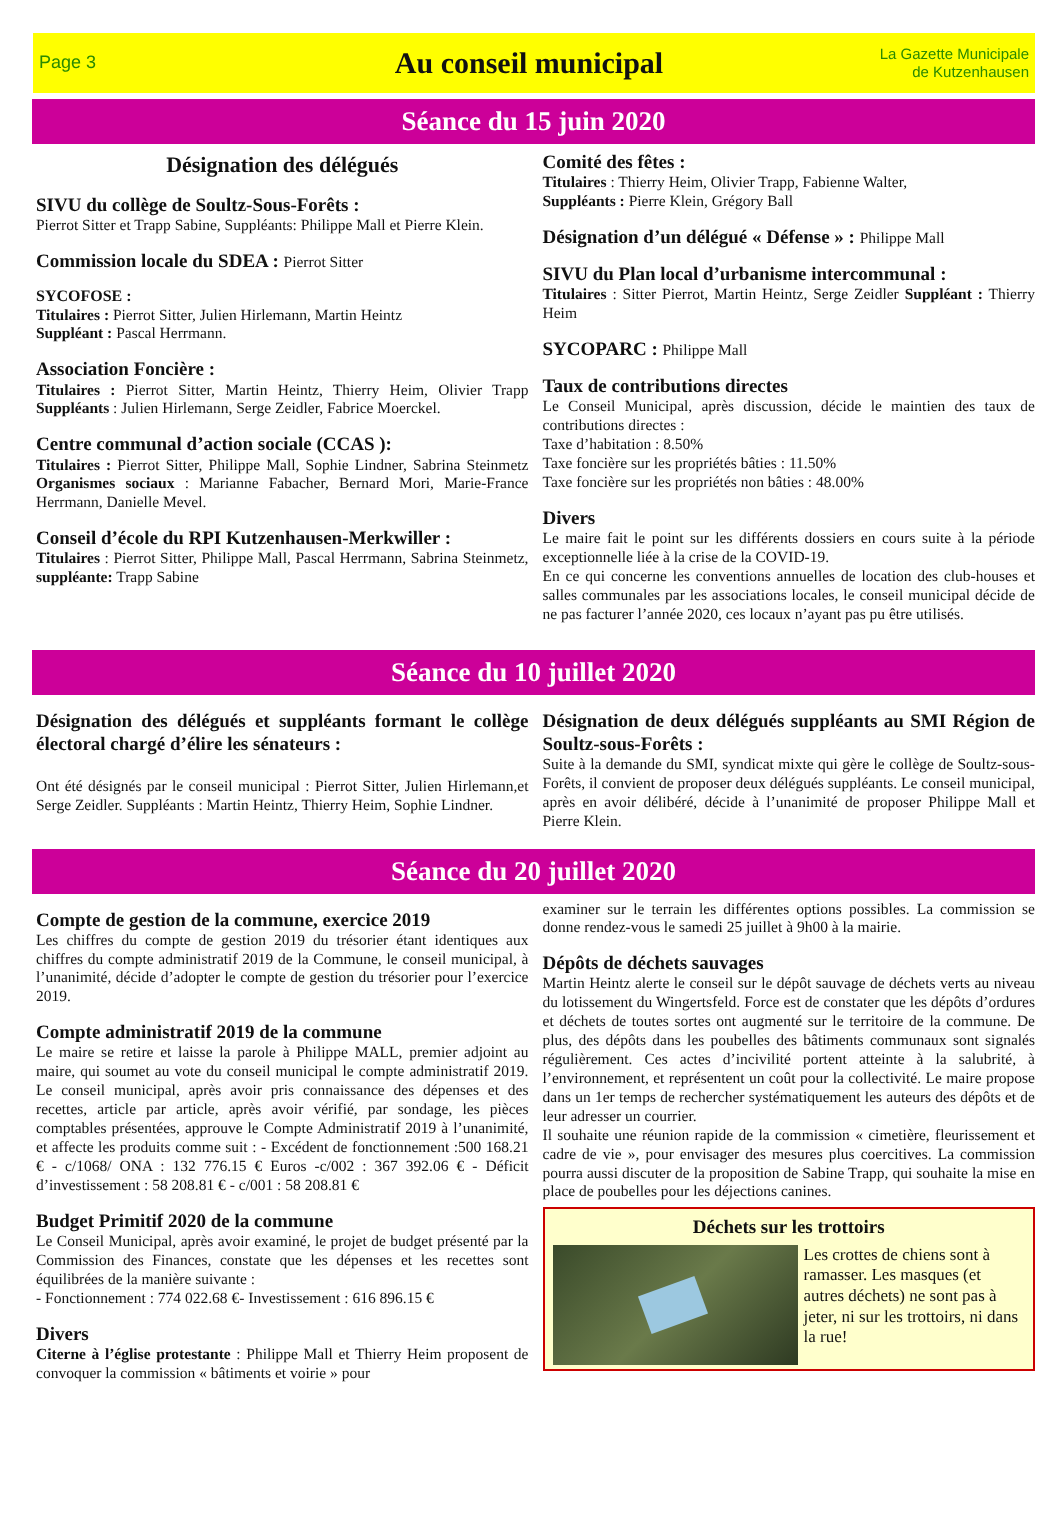Page 3
Au conseil municipal
La Gazette Municipale
de Kutzenhausen
Séance du 15 juin 2020
Désignation des délégués
SIVU du collège de Soultz-Sous-Forêts :
Pierrot Sitter et Trapp Sabine, Suppléants: Philippe Mall et Pierre Klein.
Commission locale du SDEA : Pierrot Sitter
SYCOFOSE :
Titulaires : Pierrot Sitter, Julien Hirlemann, Martin Heintz
Suppléant : Pascal Herrmann.
Association Foncière :
Titulaires : Pierrot Sitter, Martin Heintz, Thierry Heim, Olivier Trapp Suppléants : Julien Hirlemann, Serge Zeidler, Fabrice Moerckel.
Centre communal d’action sociale (CCAS ):
Titulaires : Pierrot Sitter, Philippe Mall, Sophie Lindner, Sabrina Steinmetz Organismes sociaux : Marianne Fabacher, Bernard Mori, Marie-France Herrmann, Danielle Mevel.
Conseil d’école du RPI Kutzenhausen-Merkwiller :
Titulaires : Pierrot Sitter, Philippe Mall, Pascal Herrmann, Sabrina Steinmetz, suppléante: Trapp Sabine
Comité des fêtes :
Titulaires : Thierry Heim, Olivier Trapp, Fabienne Walter,
Suppléants : Pierre Klein, Grégory Ball
Désignation d’un délégué « Défense » : Philippe Mall
SIVU du Plan local d’urbanisme intercommunal :
Titulaires : Sitter Pierrot, Martin Heintz, Serge Zeidler Suppléant : Thierry Heim
SYCOPARC : Philippe Mall
Taux de contributions directes
Le Conseil Municipal, après discussion, décide le maintien des taux de contributions directes :
Taxe d’habitation : 8.50%
Taxe foncière sur les propriétés bâties : 11.50%
Taxe foncière sur les propriétés non bâties : 48.00%
Divers
Le maire fait le point sur les différents dossiers en cours suite à la période exceptionnelle liée à la crise de la COVID-19.
En ce qui concerne les conventions annuelles de location des club-houses et salles communales par les associations locales, le conseil municipal décide de ne pas facturer l’année 2020, ces locaux n’ayant pas pu être utilisés.
Séance du 10 juillet 2020
Désignation des délégués et suppléants formant le collège électoral chargé d’élire les sénateurs :
Ont été désignés par le conseil municipal : Pierrot Sitter, Julien Hirlemann,et Serge Zeidler. Suppléants : Martin Heintz, Thierry Heim, Sophie Lindner.
Désignation de deux délégués suppléants au SMI Région de Soultz-sous-Forêts :
Suite à la demande du SMI, syndicat mixte qui gère le collège de Soultz-sous-Forêts, il convient de proposer deux délégués suppléants. Le conseil municipal, après en avoir délibéré, décide à l’unanimité de proposer Philippe Mall et Pierre Klein.
Séance du 20 juillet 2020
Compte de gestion de la commune, exercice 2019
Les chiffres du compte de gestion 2019 du trésorier étant identiques aux chiffres du compte administratif 2019 de la Commune, le conseil municipal, à l’unanimité, décide d’adopter le compte de gestion du trésorier pour l’exercice 2019.
Compte administratif 2019 de la commune
Le maire se retire et laisse la parole à Philippe MALL, premier adjoint au maire, qui soumet au vote du conseil municipal le compte administratif 2019. Le conseil municipal, après avoir pris connaissance des dépenses et des recettes, article par article, après avoir vérifié, par sondage, les pièces comptables présentées, approuve le Compte Administratif 2019 à l’unanimité, et affecte les produits comme suit : - Excédent de fonctionnement :500 168.21 € - c/1068/ ONA : 132 776.15 € Euros -c/002 : 367 392.06 € - Déficit d’investissement : 58 208.81 € - c/001 : 58 208.81 €
Budget Primitif 2020 de la commune
Le Conseil Municipal, après avoir examiné, le projet de budget présenté par la Commission des Finances, constate que les dépenses et les recettes sont équilibrées de la manière suivante :
- Fonctionnement : 774 022.68 €- Investissement : 616 896.15 €
Divers
Citerne à l’église protestante : Philippe Mall et Thierry Heim proposent de convoquer la commission « bâtiments et voirie » pour
examiner sur le terrain les différentes options possibles. La commission se donne rendez-vous le samedi 25 juillet à 9h00 à la mairie.
Dépôts de déchets sauvages
Martin Heintz alerte le conseil sur le dépôt sauvage de déchets verts au niveau du lotissement du Wingertsfeld. Force est de constater que les dépôts d’ordures et déchets de toutes sortes ont augmenté sur le territoire de la commune. De plus, des dépôts dans les poubelles des bâtiments communaux sont signalés régulièrement. Ces actes d’incivilité portent atteinte à la salubrité, à l’environnement, et représentent un coût pour la collectivité. Le maire propose dans un 1er temps de rechercher systématiquement les auteurs des dépôts et de leur adresser un courrier.
Il souhaite une réunion rapide de la commission « cimetière, fleurissement et cadre de vie », pour envisager des mesures plus coercitives. La commission pourra aussi discuter de la proposition de Sabine Trapp, qui souhaite la mise en place de poubelles pour les déjections canines.
Déchets sur les trottoirs
Les crottes de chiens sont à ramasser. Les masques (et autres déchets) ne sont pas à jeter, ni sur les trottoirs, ni dans la rue!